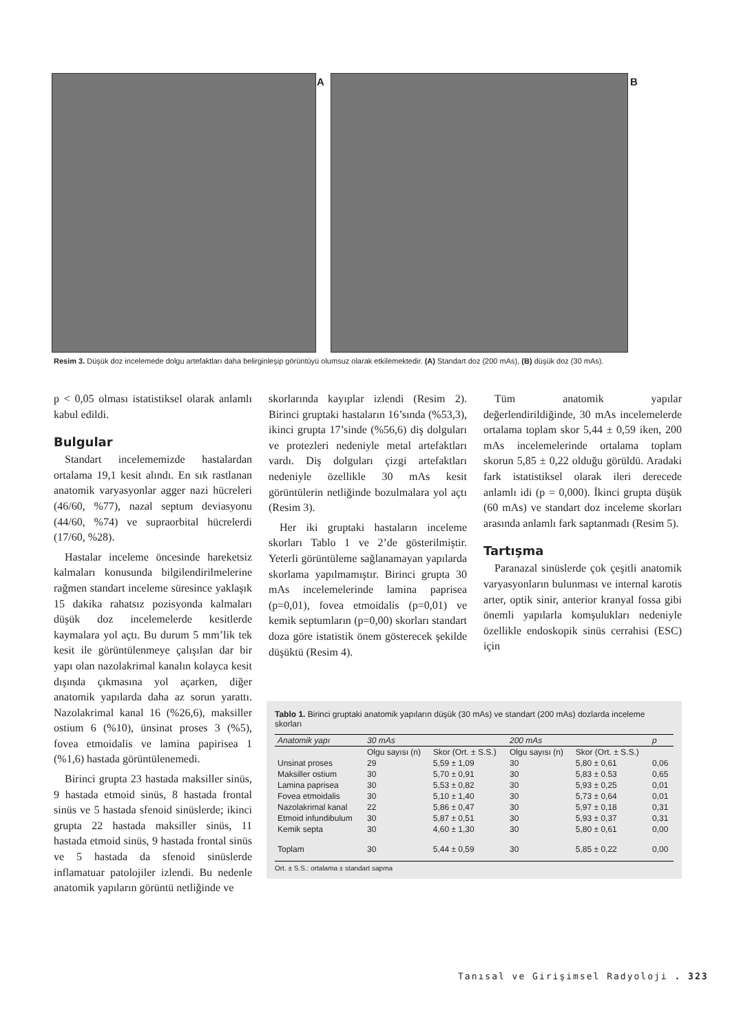A B
Resim 3. Düşük doz incelemede dolgu artefaktları daha belirginleşip görüntüyü olumsuz olarak etkilemektedir. (A) Standart doz (200 mAs), (B) düşük doz (30 mAs).
p < 0,05 olması istatistiksel olarak anlamlı kabul edildi.
Bulgular
Standart incelememizde hastalardan ortalama 19,1 kesit alındı. En sık rastlanan anatomik varyasyonlar agger nazi hücreleri (46/60, %77), nazal septum deviasyonu (44/60, %74) ve supraorbital hücrelerdi (17/60, %28).
Hastalar inceleme öncesinde hareketsiz kalmaları konusunda bilgilendirilmelerine rağmen standart inceleme süresince yaklaşık 15 dakika rahatsız pozisyonda kalmaları düşük doz incelemelerde kesitlerde kaymalara yol açtı. Bu durum 5 mm’lik tek kesit ile görüntülenmeye çalışılan dar bir yapı olan nazolakrimal kanalın kolayca kesit dışında çıkmasına yol açarken, diğer anatomik yapılarda daha az sorun yarattı. Nazolakrimal kanal 16 (%26,6), maksiller ostium 6 (%10), ünsinat proses 3 (%5), fovea etmoidalis ve lamina papirisea 1 (%1,6) hastada görüntülenemedi.
Birinci grupta 23 hastada maksiller sinüs, 9 hastada etmoid sinüs, 8 hastada frontal sinüs ve 5 hastada sfenoid sinüslerde; ikinci grupta 22 hastada maksiller sinüs, 11 hastada etmoid sinüs, 9 hastada frontal sinüs ve 5 hastada da sfenoid sinüslerde inflamatuar patolojiler izlendi. Bu nedenle anatomik yapıların görüntü netliğinde ve
skorlarında kayıplar izlendi (Resim 2). Birinci gruptaki hastaların 16’sında (%53,3), ikinci grupta 17’sinde (%56,6) diş dolguları ve protezleri nedeniyle metal artefaktları vardı. Diş dolguları çizgi artefaktları nedeniyle özellikle 30 mAs kesit görüntülerin netliğinde bozulmalara yol açtı (Resim 3).
Her iki gruptaki hastaların inceleme skorları Tablo 1 ve 2’de gösterilmiştir. Yeterli görüntüleme sağlanamayan yapılarda skorlama yapılmamıştır. Birinci grupta 30 mAs incelemelerinde lamina paprisea (p=0,01), fovea etmoidalis (p=0,01) ve kemik septumların (p=0,00) skorları standart doza göre istatistik önem gösterecek şekilde düşüktü (Resim 4).
Tüm anatomik yapılar değerlendirildiğinde, 30 mAs incelemelerde ortalama toplam skor 5,44 ± 0,59 iken, 200 mAs incelemelerinde ortalama toplam skorun 5,85 ± 0,22 olduğu görüldü. Aradaki fark istatistiksel olarak ileri derecede anlamlı idi (p = 0,000). İkinci grupta düşük (60 mAs) ve standart doz inceleme skorları arasında anlamlı fark saptanmadı (Resim 5).
Tartışma
Paranazal sinüslerde çok çeşitli anatomik varyasyonların bulunması ve internal karotis arter, optik sinir, anterior kranyal fossa gibi önemli yapılarla komşulukları nedeniyle özellikle endoskopik sinüs cerrahisi (ESC) için
Tablo 1. Birinci gruptaki anatomik yapıların düşük (30 mAs) ve standart (200 mAs) dozlarda inceleme skorları
| Anatomik yapı | 30 mAs | | 200 mAs | | p |
| --- | --- | --- | --- | --- | --- |
| | Olgu sayısı (n) | Skor (Ort. ± S.S.) | Olgu sayısı (n) | Skor (Ort. ± S.S.) | |
| Unsinat proses | 29 | 5,59 ± 1,09 | 30 | 5,80 ± 0,61 | 0,06 |
| Maksiller ostium | 30 | 5,70 ± 0,91 | 30 | 5,83 ± 0.53 | 0,65 |
| Lamina paprisea | 30 | 5,53 ± 0,82 | 30 | 5,93 ± 0,25 | 0,01 |
| Fovea etmoidalis | 30 | 5,10 ± 1,40 | 30 | 5,73 ± 0,64 | 0,01 |
| Nazolakrimal kanal | 22 | 5,86 ± 0,47 | 30 | 5,97 ± 0,18 | 0,31 |
| Etmoid infundibulum | 30 | 5,87 ± 0,51 | 30 | 5,93 ± 0,37 | 0,31 |
| Kemik septa | 30 | 4,60 ± 1,30 | 30 | 5,80 ± 0,61 | 0,00 |
| Toplam | 30 | 5,44 ± 0,59 | 30 | 5,85 ± 0,22 | 0,00 |
Ort. ± S.S.: ortalama ± standart sapma
Tanısal ve Girişimsel Radyoloji . 323